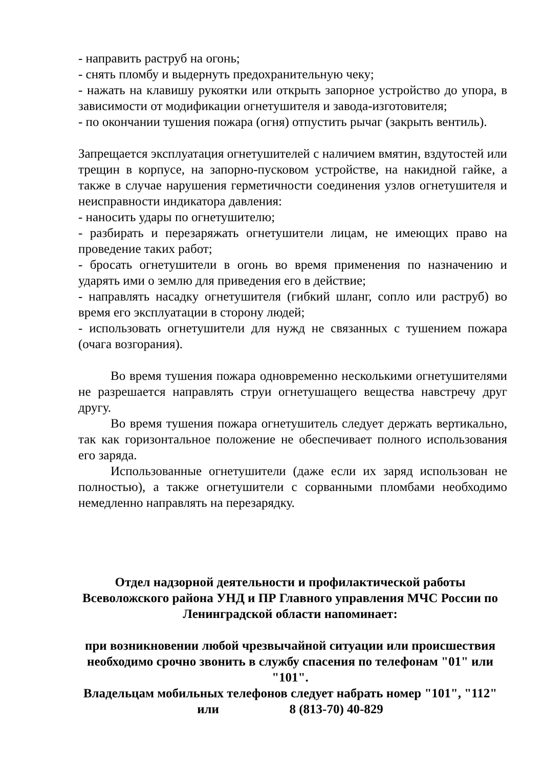- направить раструб на огонь;
- снять пломбу и выдернуть предохранительную чеку;
- нажать на клавишу рукоятки или открыть запорное устройство до упора, в зависимости от модификации огнетушителя и завода-изготовителя;
- по окончании тушения пожара (огня) отпустить рычаг (закрыть вентиль).
Запрещается эксплуатация огнетушителей с наличием вмятин, вздутостей или трещин в корпусе, на запорно-пусковом устройстве, на накидной гайке, а также в случае нарушения герметичности соединения узлов огнетушителя и неисправности индикатора давления:
- наносить удары по огнетушителю;
- разбирать и перезаряжать огнетушители лицам, не имеющих право на проведение таких работ;
- бросать огнетушители в огонь во время применения по назначению и ударять ими о землю для приведения его в действие;
- направлять насадку огнетушителя (гибкий шланг, сопло или раструб) во время его эксплуатации в сторону людей;
- использовать огнетушители для нужд не связанных с тушением пожара (очага возгорания).
Во время тушения пожара одновременно несколькими огнетушителями не разрешается направлять струи огнетушащего вещества навстречу друг другу.
Во время тушения пожара огнетушитель следует держать вертикально, так как горизонтальное положение не обеспечивает полного использования его заряда.
Использованные огнетушители (даже если их заряд использован не полностью), а также огнетушители с сорванными пломбами необходимо немедленно направлять на перезарядку.
Отдел надзорной деятельности и профилактической работы Всеволожского района УНД и ПР Главного управления МЧС России по Ленинградской области напоминает:
при возникновении любой чрезвычайной ситуации или происшествия необходимо срочно звонить в службу спасения по телефонам "01" или "101".
Владельцам мобильных телефонов следует набрать номер "101", "112" или 8 (813-70) 40-829